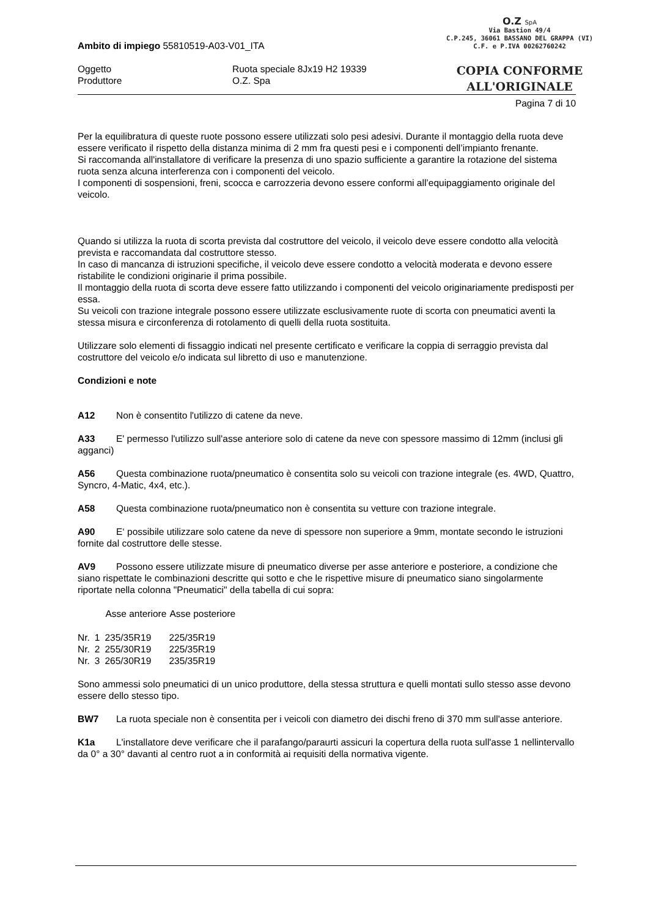O.Z SpA
Via Bastion 49/4
C.P.245, 36061 BASSANO DEL GRAPPA (VI)
C.F. e P.IVA 00262760242
COPIA CONFORME
ALL'ORIGINALE
Ambito di impiego 55810519-A03-V01_ITA
Oggetto
Produttore
Ruota speciale 8Jx19 H2 19339
O.Z. Spa
Pagina 7 di 10
Per la equilibratura di queste ruote possono essere utilizzati solo pesi adesivi. Durante il montaggio della ruota deve essere verificato il rispetto della distanza minima di 2 mm fra questi pesi e i componenti dell’impianto frenante.
Si raccomanda all'installatore di verificare la presenza di uno spazio sufficiente a garantire la rotazione del sistema ruota senza alcuna interferenza con i componenti del veicolo.
I componenti di sospensioni, freni, scocca e carrozzeria devono essere conformi all’equipaggiamento originale del veicolo.
Quando si utilizza la ruota di scorta prevista dal costruttore del veicolo, il veicolo deve essere condotto alla velocità prevista e raccomandata dal costruttore stesso.
In caso di mancanza di istruzioni specifiche, il veicolo deve essere condotto a velocità moderata e devono essere ristabilite le condizioni originarie il prima possibile.
Il montaggio della ruota di scorta deve essere fatto utilizzando i componenti del veicolo originariamente predisposti per essa.
Su veicoli con trazione integrale possono essere utilizzate esclusivamente ruote di scorta con pneumatici aventi la stessa misura e circonferenza di rotolamento di quelli della ruota sostituita.
Utilizzare solo elementi di fissaggio indicati nel presente certificato e verificare la coppia di serraggio prevista dal costruttore del veicolo e/o indicata sul libretto di uso e manutenzione.
Condizioni e note
A12 Non è consentito l'utilizzo di catene da neve.
A33 E' permesso l'utilizzo sull'asse anteriore solo di catene da neve con spessore massimo di 12mm (inclusi gli agganci)
A56 Questa combinazione ruota/pneumatico è consentita solo su veicoli con trazione integrale (es. 4WD, Quattro, Syncro, 4-Matic, 4x4, etc.).
A58 Questa combinazione ruota/pneumatico non è consentita su vetture con trazione integrale.
A90 E‘ possibile utilizzare solo catene da neve di spessore non superiore a 9mm, montate secondo le istruzioni fornite dal costruttore delle stesse.
AV9 Possono essere utilizzate misure di pneumatico diverse per asse anteriore e posteriore, a condizione che siano rispettate le combinazioni descritte qui sotto e che le rispettive misure di pneumatico siano singolarmente riportate nella colonna "Pneumatici" della tabella di cui sopra:
| | | Asse anteriore | Asse posteriore |
| --- | --- | --- | --- |
| Nr. | 1 | 235/35R19 | 225/35R19 |
| Nr. | 2 | 255/30R19 | 225/35R19 |
| Nr. | 3 | 265/30R19 | 235/35R19 |
Sono ammessi solo pneumatici di un unico produttore, della stessa struttura e quelli montati sullo stesso asse devono essere dello stesso tipo.
BW7 La ruota speciale non è consentita per i veicoli con diametro dei dischi freno di 370 mm sull'asse anteriore.
K1a L'installatore deve verificare che il parafango/paraurti assicuri la copertura della ruota sull'asse 1 nellintervallo da 0° a 30° davanti al centro ruot a in conformità ai requisiti della normativa vigente.